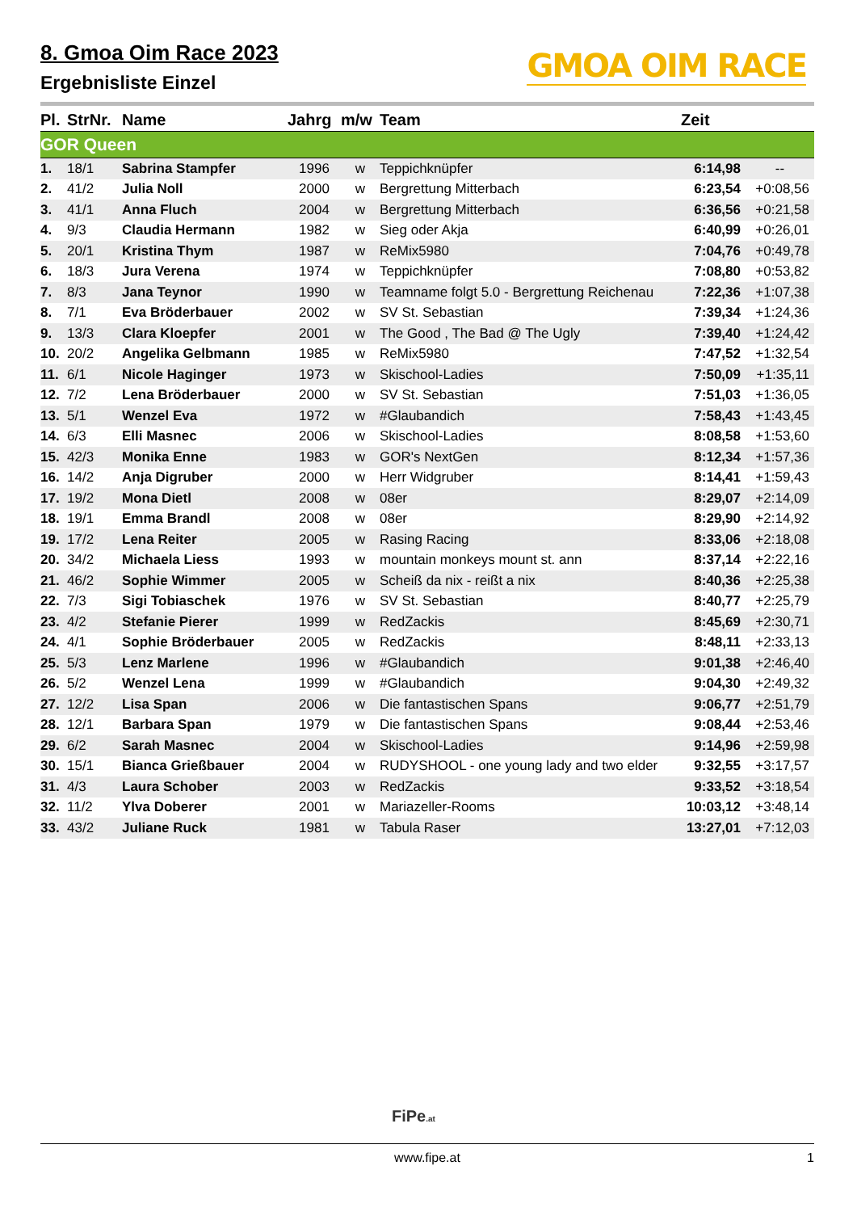8. Gmoa Oim Race 2023
Ergebnisliste Einzel
GMOA OIM RACE
| Pl. | StrNr. | Name | Jahrg | m/w | Team | Zeit | |
| --- | --- | --- | --- | --- | --- | --- | --- |
| GOR Queen | | | | | | | |
| 1. | 18/1 | Sabrina Stampfer | 1996 | w | Teppichknüpfer | 6:14,98 | -- |
| 2. | 41/2 | Julia Noll | 2000 | w | Bergrettung Mitterbach | 6:23,54 | +0:08,56 |
| 3. | 41/1 | Anna Fluch | 2004 | w | Bergrettung Mitterbach | 6:36,56 | +0:21,58 |
| 4. | 9/3 | Claudia Hermann | 1982 | w | Sieg oder Akja | 6:40,99 | +0:26,01 |
| 5. | 20/1 | Kristina Thym | 1987 | w | ReMix5980 | 7:04,76 | +0:49,78 |
| 6. | 18/3 | Jura Verena | 1974 | w | Teppichknüpfer | 7:08,80 | +0:53,82 |
| 7. | 8/3 | Jana Teynor | 1990 | w | Teamname folgt 5.0 - Bergrettung Reichenau | 7:22,36 | +1:07,38 |
| 8. | 7/1 | Eva Bröderbauer | 2002 | w | SV St. Sebastian | 7:39,34 | +1:24,36 |
| 9. | 13/3 | Clara Kloepfer | 2001 | w | The Good , The Bad @ The Ugly | 7:39,40 | +1:24,42 |
| 10. | 20/2 | Angelika Gelbmann | 1985 | w | ReMix5980 | 7:47,52 | +1:32,54 |
| 11. | 6/1 | Nicole Haginger | 1973 | w | Skischool-Ladies | 7:50,09 | +1:35,11 |
| 12. | 7/2 | Lena Bröderbauer | 2000 | w | SV St. Sebastian | 7:51,03 | +1:36,05 |
| 13. | 5/1 | Wenzel Eva | 1972 | w | #Glaubandich | 7:58,43 | +1:43,45 |
| 14. | 6/3 | Elli Masnec | 2006 | w | Skischool-Ladies | 8:08,58 | +1:53,60 |
| 15. | 42/3 | Monika Enne | 1983 | w | GOR's NextGen | 8:12,34 | +1:57,36 |
| 16. | 14/2 | Anja Digruber | 2000 | w | Herr Widgruber | 8:14,41 | +1:59,43 |
| 17. | 19/2 | Mona Dietl | 2008 | w | 08er | 8:29,07 | +2:14,09 |
| 18. | 19/1 | Emma Brandl | 2008 | w | 08er | 8:29,90 | +2:14,92 |
| 19. | 17/2 | Lena Reiter | 2005 | w | Rasing Racing | 8:33,06 | +2:18,08 |
| 20. | 34/2 | Michaela Liess | 1993 | w | mountain monkeys mount st. ann | 8:37,14 | +2:22,16 |
| 21. | 46/2 | Sophie Wimmer | 2005 | w | Scheiß da nix - reißt a nix | 8:40,36 | +2:25,38 |
| 22. | 7/3 | Sigi Tobiaschek | 1976 | w | SV St. Sebastian | 8:40,77 | +2:25,79 |
| 23. | 4/2 | Stefanie Pierer | 1999 | w | RedZackis | 8:45,69 | +2:30,71 |
| 24. | 4/1 | Sophie Bröderbauer | 2005 | w | RedZackis | 8:48,11 | +2:33,13 |
| 25. | 5/3 | Lenz Marlene | 1996 | w | #Glaubandich | 9:01,38 | +2:46,40 |
| 26. | 5/2 | Wenzel Lena | 1999 | w | #Glaubandich | 9:04,30 | +2:49,32 |
| 27. | 12/2 | Lisa Span | 2006 | w | Die fantastischen Spans | 9:06,77 | +2:51,79 |
| 28. | 12/1 | Barbara Span | 1979 | w | Die fantastischen Spans | 9:08,44 | +2:53,46 |
| 29. | 6/2 | Sarah Masnec | 2004 | w | Skischool-Ladies | 9:14,96 | +2:59,98 |
| 30. | 15/1 | Bianca Grießbauer | 2004 | w | RUDYSHOOL - one young lady and two elder | 9:32,55 | +3:17,57 |
| 31. | 4/3 | Laura Schober | 2003 | w | RedZackis | 9:33,52 | +3:18,54 |
| 32. | 11/2 | Ylva Doberer | 2001 | w | Mariazeller-Rooms | 10:03,12 | +3:48,14 |
| 33. | 43/2 | Juliane Ruck | 1981 | w | Tabula Raser | 13:27,01 | +7:12,03 |
FiPe.at
www.fipe.at 1